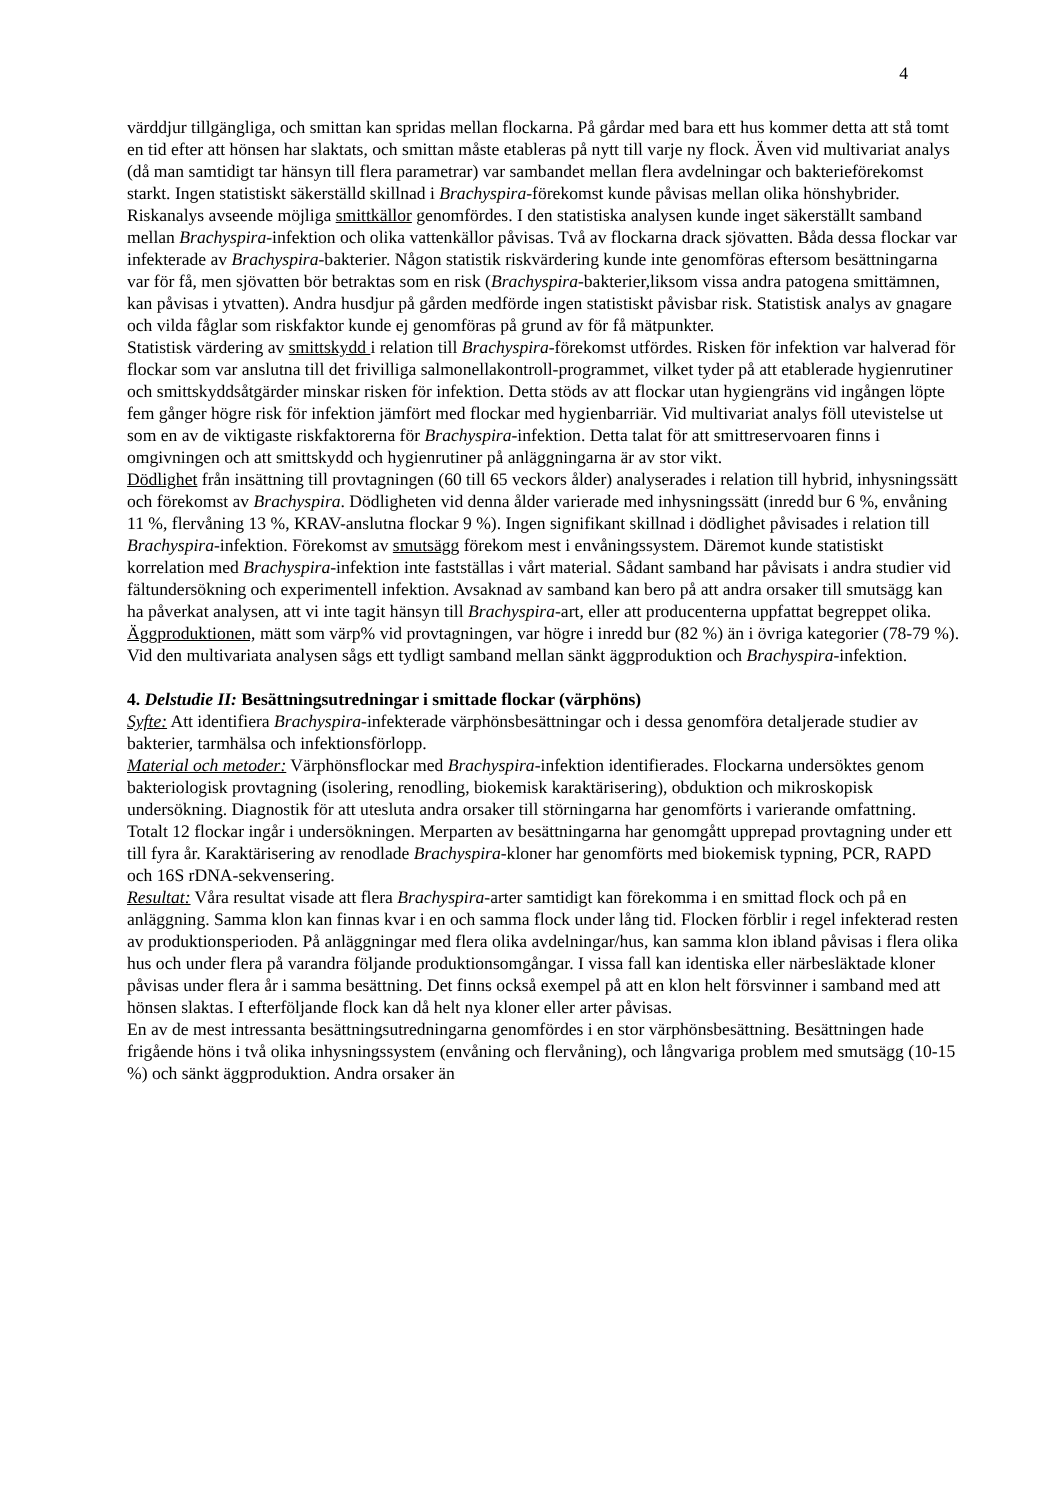4
värddjur tillgängliga, och smittan kan spridas mellan flockarna. På gårdar med bara ett hus kommer detta att stå tomt en tid efter att hönsen har slaktats, och smittan måste etableras på nytt till varje ny flock. Även vid multivariat analys (då man samtidigt tar hänsyn till flera parametrar) var sambandet mellan flera avdelningar och bakterieförekomst starkt. Ingen statistiskt säkerställd skillnad i Brachyspira-förekomst kunde påvisas mellan olika hönshybrider.
Riskanalys avseende möjliga smittkällor genomfördes. I den statistiska analysen kunde inget säkerställt samband mellan Brachyspira-infektion och olika vattenkällor påvisas. Två av flockarna drack sjövatten. Båda dessa flockar var infekterade av Brachyspira-bakterier. Någon statistik riskvärdering kunde inte genomföras eftersom besättningarna var för få, men sjövatten bör betraktas som en risk (Brachyspira-bakterier,liksom vissa andra patogena smittämnen, kan påvisas i ytvatten). Andra husdjur på gården medförde ingen statistiskt påvisbar risk. Statistisk analys av gnagare och vilda fåglar som riskfaktor kunde ej genomföras på grund av för få mätpunkter.
Statistisk värdering av smittskydd i relation till Brachyspira-förekomst utfördes. Risken för infektion var halverad för flockar som var anslutna till det frivilliga salmonellakontroll-programmet, vilket tyder på att etablerade hygienrutiner och smittskyddsåtgärder minskar risken för infektion. Detta stöds av att flockar utan hygiengräns vid ingången löpte fem gånger högre risk för infektion jämfört med flockar med hygienbarriär. Vid multivariat analys föll utevistelse ut som en av de viktigaste riskfaktorerna för Brachyspira-infektion. Detta talat för att smittreservoaren finns i omgivningen och att smittskydd och hygienrutiner på anläggningarna är av stor vikt.
Dödlighet från insättning till provtagningen (60 till 65 veckors ålder) analyserades i relation till hybrid, inhysningssätt och förekomst av Brachyspira. Dödligheten vid denna ålder varierade med inhysningssätt (inredd bur 6 %, envåning 11 %, flervåning 13 %, KRAV-anslutna flockar 9 %). Ingen signifikant skillnad i dödlighet påvisades i relation till Brachyspira-infektion. Förekomst av smutsägg förekom mest i envåningssystem. Däremot kunde statistiskt korrelation med Brachyspira-infektion inte fastställas i vårt material. Sådant samband har påvisats i andra studier vid fältundersökning och experimentell infektion. Avsaknad av samband kan bero på att andra orsaker till smutsägg kan ha påverkat analysen, att vi inte tagit hänsyn till Brachyspira-art, eller att producenterna uppfattat begreppet olika. Äggproduktionen, mätt som värp% vid provtagningen, var högre i inredd bur (82 %) än i övriga kategorier (78-79 %). Vid den multivariata analysen sågs ett tydligt samband mellan sänkt äggproduktion och Brachyspira-infektion.
4. Delstudie II: Besättningsutredningar i smittade flockar (värphöns)
Syfte: Att identifiera Brachyspira-infekterade värphönsbesättningar och i dessa genomföra detaljerade studier av bakterier, tarmhälsa och infektionsförlopp.
Material och metoder: Värphönsflockar med Brachyspira-infektion identifierades. Flockarna undersöktes genom bakteriologisk provtagning (isolering, renodling, biokemisk karaktärisering), obduktion och mikroskopisk undersökning. Diagnostik för att utesluta andra orsaker till störningarna har genomförts i varierande omfattning. Totalt 12 flockar ingår i undersökningen. Merparten av besättningarna har genomgått upprepad provtagning under ett till fyra år. Karaktärisering av renodlade Brachyspira-kloner har genomförts med biokemisk typning, PCR, RAPD och 16S rDNA-sekvensering.
Resultat: Våra resultat visade att flera Brachyspira-arter samtidigt kan förekomma i en smittad flock och på en anläggning. Samma klon kan finnas kvar i en och samma flock under lång tid. Flocken förblir i regel infekterad resten av produktionsperioden. På anläggningar med flera olika avdelningar/hus, kan samma klon ibland påvisas i flera olika hus och under flera på varandra följande produktionsomgångar. I vissa fall kan identiska eller närbesläktade kloner påvisas under flera år i samma besättning. Det finns också exempel på att en klon helt försvinner i samband med att hönsen slaktas. I efterföljande flock kan då helt nya kloner eller arter påvisas.
En av de mest intressanta besättningsutredningarna genomfördes i en stor värphönsbesättning. Besättningen hade frigående höns i två olika inhysningssystem (envåning och flervåning), och långvariga problem med smutsägg (10-15 %) och sänkt äggproduktion. Andra orsaker än